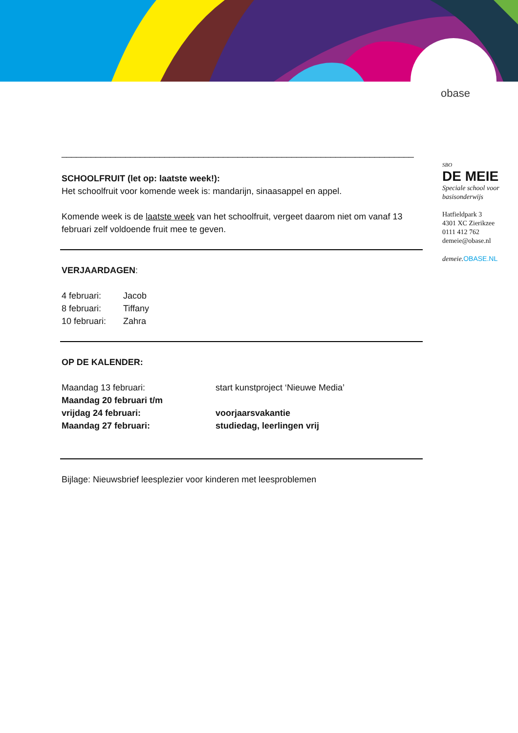obase
________________________________________________________________________
SCHOOLFRUIT (let op: laatste week!):
Het schoolfruit voor komende week is: mandarijn, sinaasappel en appel.
Komende week is de laatste week van het schoolfruit, vergeet daarom niet om vanaf 13 februari zelf voldoende fruit mee te geven.
VERJAARDAGEN:
| 4 februari: | Jacob |
| 8 februari: | Tiffany |
| 10 februari: | Zahra |
OP DE KALENDER:
| Maandag 13 februari: | start kunstproject ‘Nieuwe Media’ |
| Maandag 20 februari t/m | |
| vrijdag 24 februari: | voorjaarsvakantie |
| Maandag 27 februari: | studiedag, leerlingen vrij |
Bijlage: Nieuwsbrief leesplezier voor kinderen met leesproblemen
SBO
DE MEIE
Speciale school voor
basisonderwijs
Hatfieldpark 3
4301 XC Zierikzee
0111 412 762
demeie@obase.nl
demeie. OBASE.NL